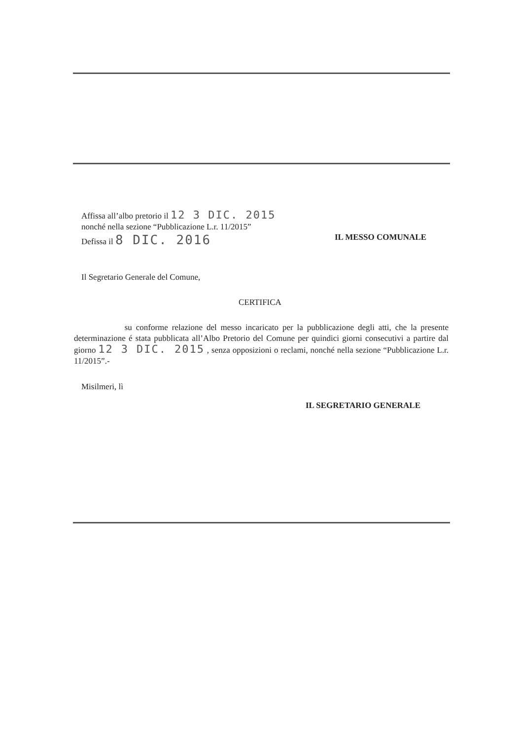Affissa all’albo pretorio il 12 3 DIC. 2015
nonché nella sezione “Pubblicazione L.r. 11/2015”
Defissa il 8 DIC. 2016 IL MESSO COMUNALE
Il Segretario Generale del Comune,
CERTIFICA
su conforme relazione del messo incaricato per la pubblicazione degli atti, che la presente determinazione é stata pubblicata all’Albo Pretorio del Comune per quindici giorni consecutivi a partire dal giorno 12 3 DIC. 2015 , senza opposizioni o reclami, nonché nella sezione “Pubblicazione L.r. 11/2015”.-
Misilmeri, lì
IL SEGRETARIO GENERALE